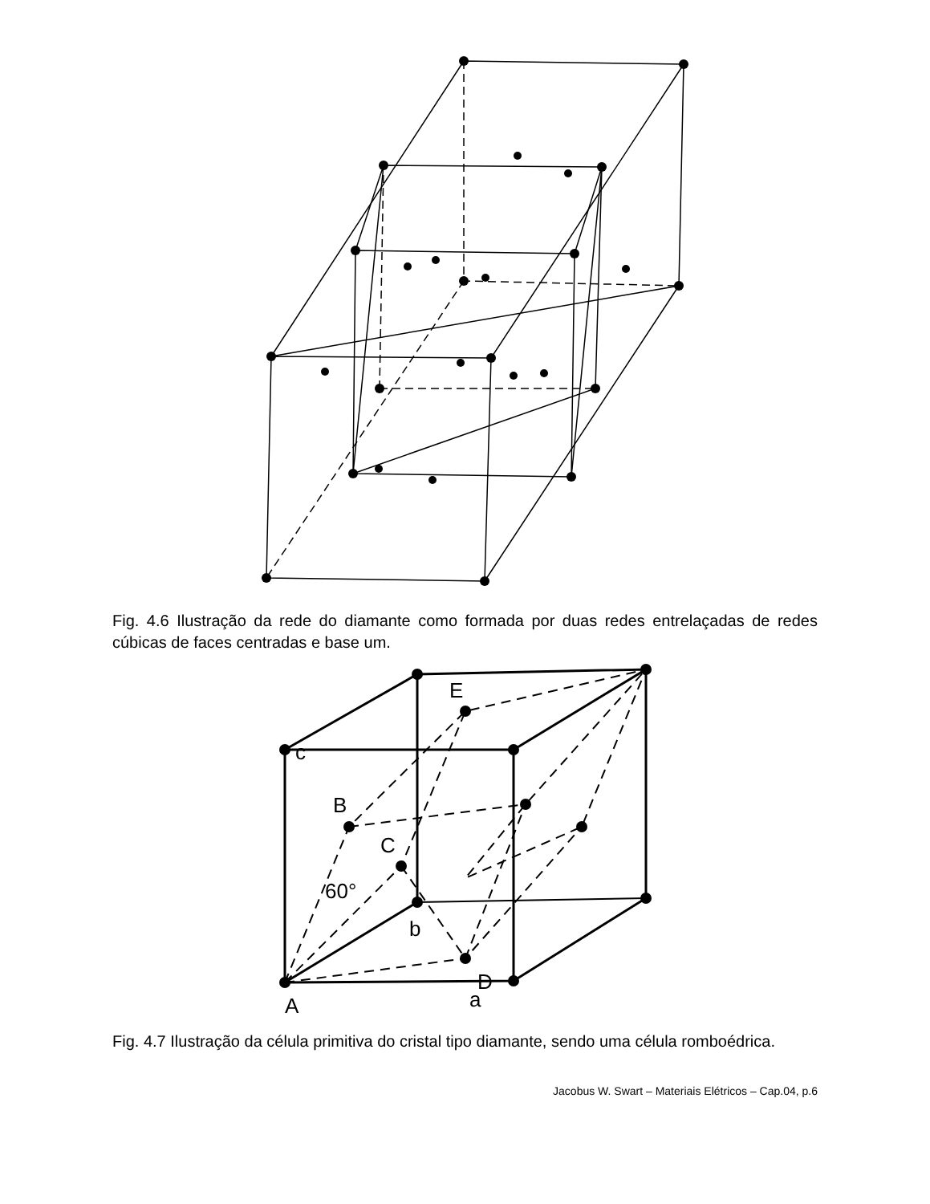Fig. 4.6 Ilustração da rede do diamante como formada por duas redes entrelaçadas de redes cúbicas de faces centradas e base um.
E
c
B
C
60°
b
D
A
a
Fig. 4.7 Ilustração da célula primitiva do cristal tipo diamante, sendo uma célula romboédrica.
Jacobus W. Swart – Materiais Elétricos – Cap.04, p.6